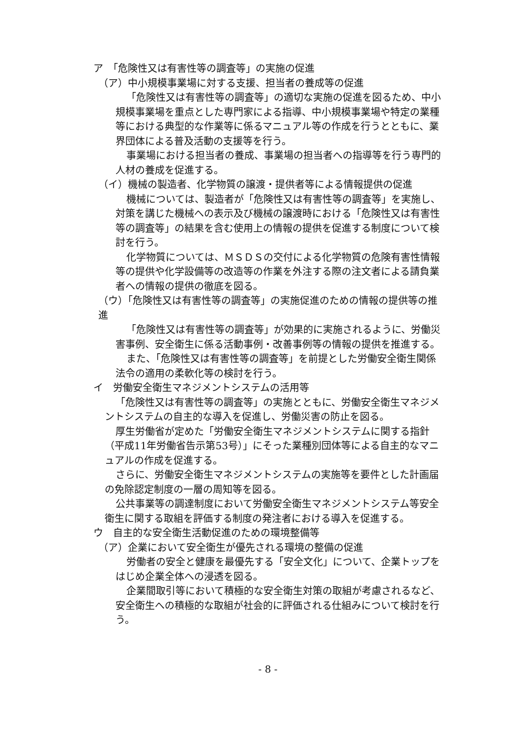ア　「危険性又は有害性等の調査等」の実施の促進
（ア）中小規模事業場に対する支援、担当者の養成等の促進
「危険性又は有害性等の調査等」の適切な実施の促進を図るため、中小規模事業場を重点とした専門家による指導、中小規模事業場や特定の業種等における典型的な作業等に係るマニュアル等の作成を行うとともに、業界団体による普及活動の支援等を行う。
事業場における担当者の養成、事業場の担当者への指導等を行う専門的人材の養成を促進する。
（イ）機械の製造者、化学物質の譲渡・提供者等による情報提供の促進
機械については、製造者が「危険性又は有害性等の調査等」を実施し、対策を講じた機械への表示及び機械の譲渡時における「危険性又は有害性等の調査等」の結果を含む使用上の情報の提供を促進する制度について検討を行う。
化学物質については、ＭＳＤＳの交付による化学物質の危険有害性情報等の提供や化学設備等の改造等の作業を外注する際の注文者による請負業者への情報の提供の徹底を図る。
（ウ）「危険性又は有害性等の調査等」の実施促進のための情報の提供等の推進
「危険性又は有害性等の調査等」が効果的に実施されるように、労働災害事例、安全衛生に係る活動事例・改善事例等の情報の提供を推進する。
また、「危険性又は有害性等の調査等」を前提とした労働安全衛生関係法令の適用の柔軟化等の検討を行う。
イ　労働安全衛生マネジメントシステムの活用等
「危険性又は有害性等の調査等」の実施とともに、労働安全衛生マネジメントシステムの自主的な導入を促進し、労働災害の防止を図る。
厚生労働省が定めた「労働安全衛生マネジメントシステムに関する指針（平成11年労働省告示第53号）」にそった業種別団体等による自主的なマニュアルの作成を促進する。
さらに、労働安全衛生マネジメントシステムの実施等を要件とした計画届の免除認定制度の一層の周知等を図る。
公共事業等の調達制度において労働安全衛生マネジメントシステム等安全衛生に関する取組を評価する制度の発注者における導入を促進する。
ウ　自主的な安全衛生活動促進のための環境整備等
（ア）企業において安全衛生が優先される環境の整備の促進
労働者の安全と健康を最優先する「安全文化」について、企業トップをはじめ企業全体への浸透を図る。
企業間取引等において積極的な安全衛生対策の取組が考慮されるなど、安全衛生への積極的な取組が社会的に評価される仕組みについて検討を行う。
- 8 -